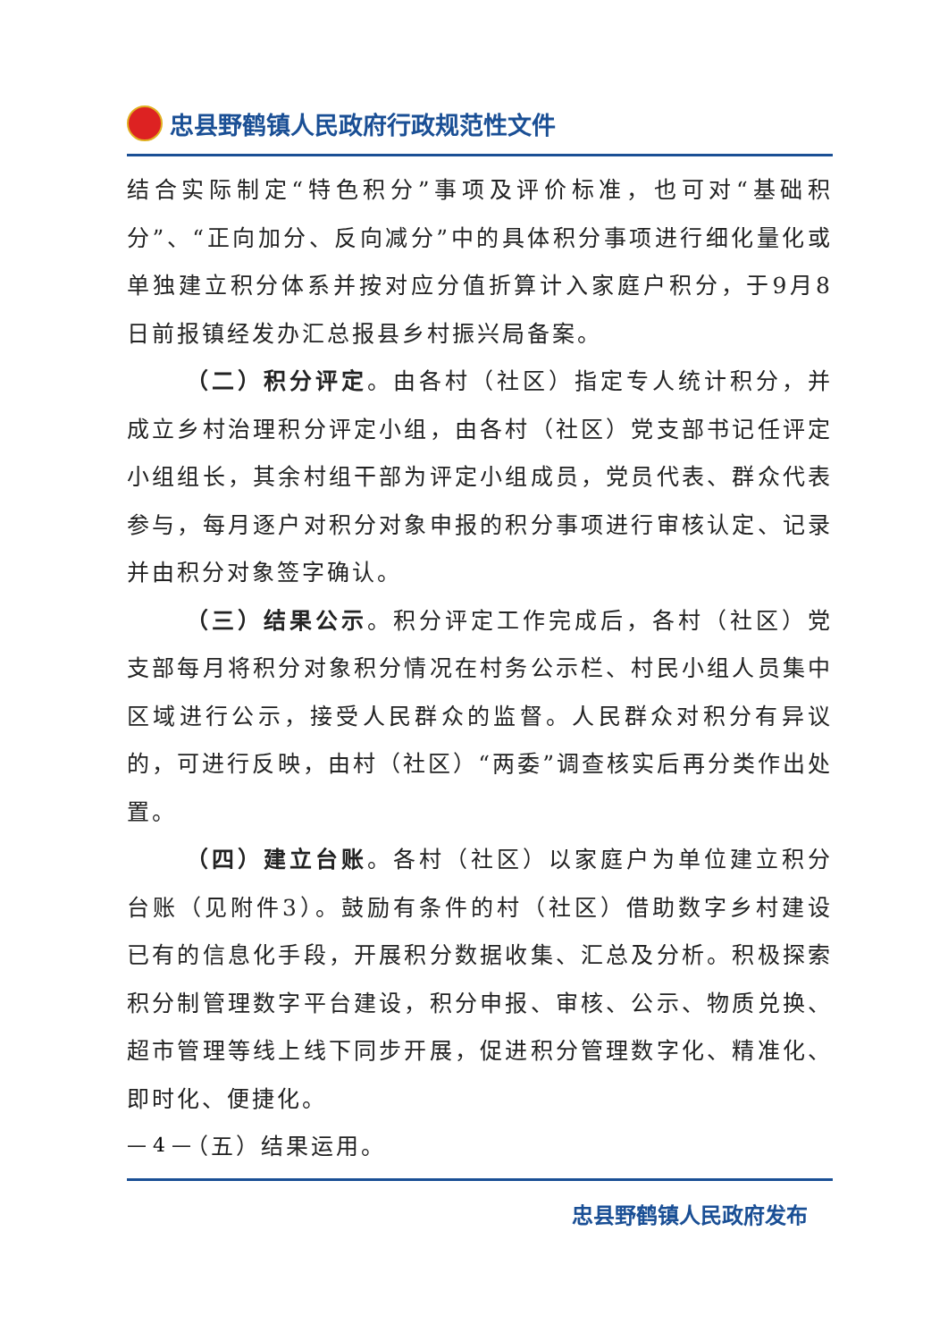忠县野鹤镇人民政府行政规范性文件
结合实际制定“特色积分”事项及评价标准，也可对“基础积分”、“正向加分、反向减分”中的具体积分事项进行细化量化或单独建立积分体系并按对应分值折算计入家庭户积分，于9月8日前报镇经发办汇总报县乡村振兴局备案。
（二）积分评定。由各村（社区）指定专人统计积分，并成立乡村治理积分评定小组，由各村（社区）党支部书记任评定小组组长，其余村组干部为评定小组成员，党员代表、群众代表参与，每月逐户对积分对象申报的积分事项进行审核认定、记录并由积分对象签字确认。
（三）结果公示。积分评定工作完成后，各村（社区）党支部每月将积分对象积分情况在村务公示栏、村民小组人员集中区域进行公示，接受人民群众的监督。人民群众对积分有异议的，可进行反映，由村（社区）“两委”调查核实后再分类作出处置。
（四）建立台账。各村（社区）以家庭户为单位建立积分台账（见附件3）。鼓励有条件的村（社区）借助数字乡村建设已有的信息化手段，开展积分数据收集、汇总及分析。积极探索积分制管理数字平台建设，积分申报、审核、公示、物质兑换、超市管理等线上线下同步开展，促进积分管理数字化、精准化、即时化、便捷化。
（五）结果运用。
— 4 —
忠县野鹤镇人民政府发布